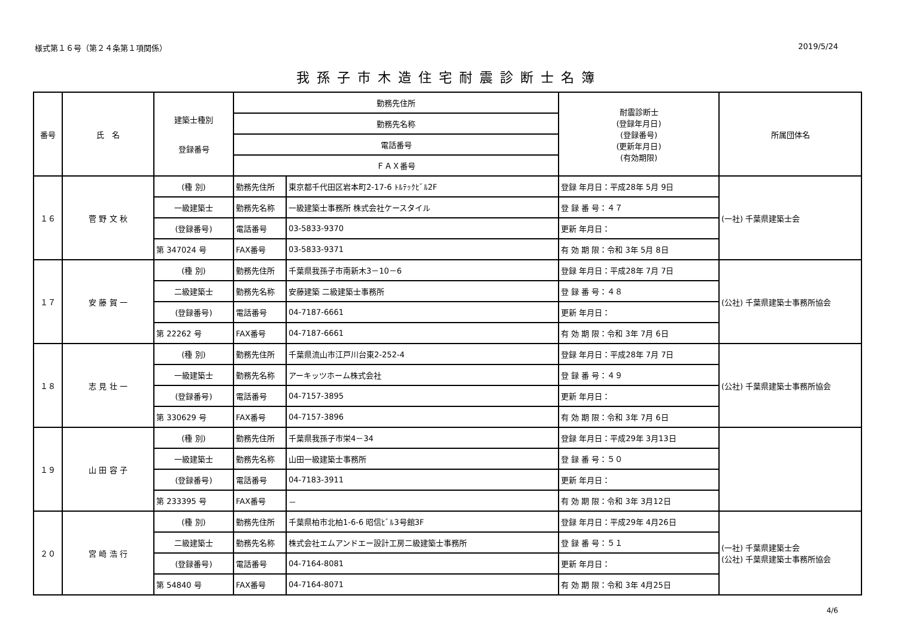様式第１６号（第２４条第１項関係） 2019/5/24
我孫子市木造住宅耐震診断士名簿
| 番号 | 氏 名 | 建築士種別 登録番号 | 勤務先住所 | | 耐震診断士 (登録年月日) (登録番号) (更新年月日) (有効期限) | 所属団体名 |
| --- | --- | --- | --- | --- | --- | --- |
| | | | 勤務先名称 | | | |
| | | | 電話番号 | | | |
| | | | ＦＡＸ番号 | | | |
| １６ | 菅 野 文 秋 | (種 別) | 勤務先住所 | 東京都千代田区岩本町2-17-6 ﾄﾙﾃｯｸﾋﾞﾙ2F | 登録 年月日：平成28年 5月 9日 | (一社) 千葉県建築士会 |
| | | 一級建築士 | 勤務先名称 | 一級建築士事務所 株式会社ケースタイル | 登 録 番 号：４７ | |
| | | (登録番号) | 電話番号 | 03-5833-9370 | 更新 年月日： | |
| | | 第 347024 号 | FAX番号 | 03-5833-9371 | 有 効 期 限：令和 3年 5月 8日 | |
| １７ | 安 藤 賀 一 | (種 別) | 勤務先住所 | 千葉県我孫子市南新木3－10－6 | 登録 年月日：平成28年 7月 7日 | (公社) 千葉県建築士事務所協会 |
| | | 二級建築士 | 勤務先名称 | 安藤建築 二級建築士事務所 | 登 録 番 号：４８ | |
| | | (登録番号) | 電話番号 | 04-7187-6661 | 更新 年月日： | |
| | | 第 22262 号 | FAX番号 | 04-7187-6661 | 有 効 期 限：令和 3年 7月 6日 | |
| １８ | 志 見 壮 一 | (種 別) | 勤務先住所 | 千葉県流山市江戸川台東2-252-4 | 登録 年月日：平成28年 7月 7日 | (公社) 千葉県建築士事務所協会 |
| | | 一級建築士 | 勤務先名称 | アーキッツホーム株式会社 | 登 録 番 号：４９ | |
| | | (登録番号) | 電話番号 | 04-7157-3895 | 更新 年月日： | |
| | | 第 330629 号 | FAX番号 | 04-7157-3896 | 有 効 期 限：令和 3年 7月 6日 | |
| １９ | 山 田 容 子 | (種 別) | 勤務先住所 | 千葉県我孫子市栄4－34 | 登録 年月日：平成29年 3月13日 | |
| | | 一級建築士 | 勤務先名称 | 山田一級建築士事務所 | 登 録 番 号：５０ | |
| | | (登録番号) | 電話番号 | 04-7183-3911 | 更新 年月日： | |
| | | 第 233395 号 | FAX番号 | － | 有 効 期 限：令和 3年 3月12日 | |
| ２０ | 宮 崎 浩 行 | (種 別) | 勤務先住所 | 千葉県柏市北柏1-6-6 昭信ﾋﾞﾙ3号館3F | 登録 年月日：平成29年 4月26日 | (一社) 千葉県建築士会 (公社) 千葉県建築士事務所協会 |
| | | 二級建築士 | 勤務先名称 | 株式会社エムアンドエー設計工房二級建築士事務所 | 登 録 番 号：５１ | |
| | | (登録番号) | 電話番号 | 04-7164-8081 | 更新 年月日： | |
| | | 第 54840 号 | FAX番号 | 04-7164-8071 | 有 効 期 限：令和 3年 4月25日 | |
4/6